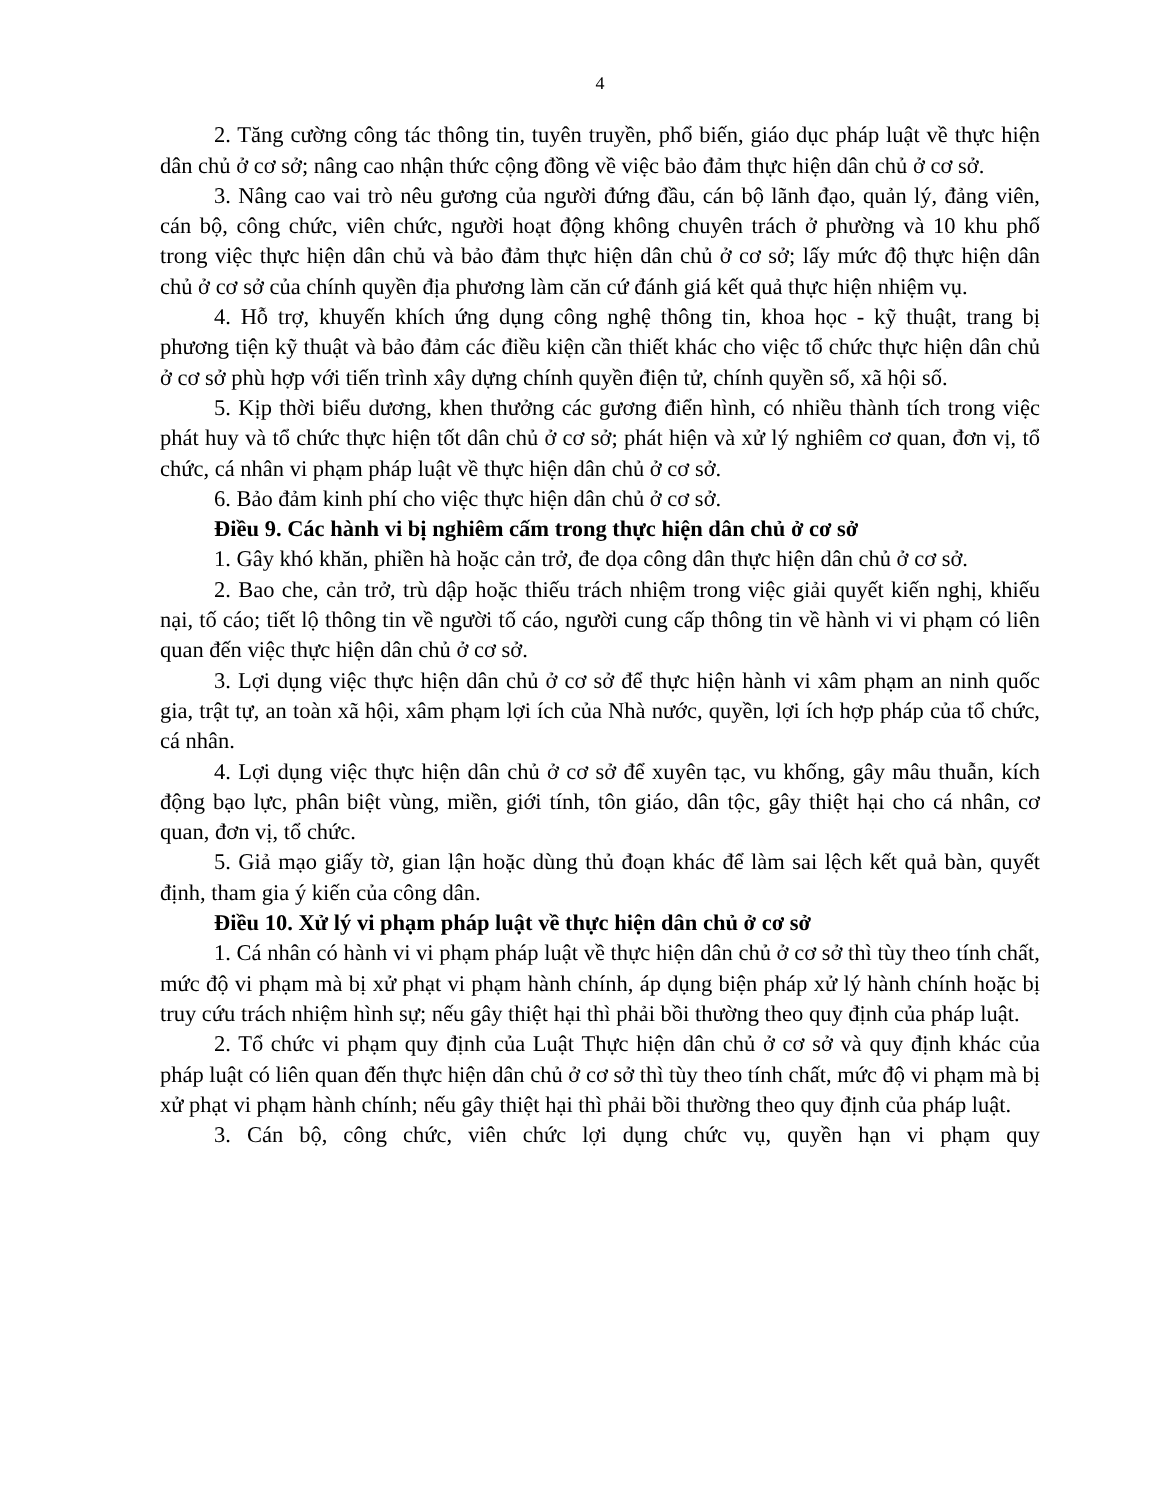4
2. Tăng cường công tác thông tin, tuyên truyền, phổ biến, giáo dục pháp luật về thực hiện dân chủ ở cơ sở; nâng cao nhận thức cộng đồng về việc bảo đảm thực hiện dân chủ ở cơ sở.
3. Nâng cao vai trò nêu gương của người đứng đầu, cán bộ lãnh đạo, quản lý, đảng viên, cán bộ, công chức, viên chức, người hoạt động không chuyên trách ở phường và 10 khu phố trong việc thực hiện dân chủ và bảo đảm thực hiện dân chủ ở cơ sở; lấy mức độ thực hiện dân chủ ở cơ sở của chính quyền địa phương làm căn cứ đánh giá kết quả thực hiện nhiệm vụ.
4. Hỗ trợ, khuyến khích ứng dụng công nghệ thông tin, khoa học - kỹ thuật, trang bị phương tiện kỹ thuật và bảo đảm các điều kiện cần thiết khác cho việc tổ chức thực hiện dân chủ ở cơ sở phù hợp với tiến trình xây dựng chính quyền điện tử, chính quyền số, xã hội số.
5. Kịp thời biểu dương, khen thưởng các gương điển hình, có nhiều thành tích trong việc phát huy và tổ chức thực hiện tốt dân chủ ở cơ sở; phát hiện và xử lý nghiêm cơ quan, đơn vị, tổ chức, cá nhân vi phạm pháp luật về thực hiện dân chủ ở cơ sở.
6. Bảo đảm kinh phí cho việc thực hiện dân chủ ở cơ sở.
Điều 9. Các hành vi bị nghiêm cấm trong thực hiện dân chủ ở cơ sở
1. Gây khó khăn, phiền hà hoặc cản trở, đe dọa công dân thực hiện dân chủ ở cơ sở.
2. Bao che, cản trở, trù dập hoặc thiếu trách nhiệm trong việc giải quyết kiến nghị, khiếu nại, tố cáo; tiết lộ thông tin về người tố cáo, người cung cấp thông tin về hành vi vi phạm có liên quan đến việc thực hiện dân chủ ở cơ sở.
3. Lợi dụng việc thực hiện dân chủ ở cơ sở để thực hiện hành vi xâm phạm an ninh quốc gia, trật tự, an toàn xã hội, xâm phạm lợi ích của Nhà nước, quyền, lợi ích hợp pháp của tổ chức, cá nhân.
4. Lợi dụng việc thực hiện dân chủ ở cơ sở để xuyên tạc, vu khống, gây mâu thuẫn, kích động bạo lực, phân biệt vùng, miền, giới tính, tôn giáo, dân tộc, gây thiệt hại cho cá nhân, cơ quan, đơn vị, tổ chức.
5. Giả mạo giấy tờ, gian lận hoặc dùng thủ đoạn khác để làm sai lệch kết quả bàn, quyết định, tham gia ý kiến của công dân.
Điều 10. Xử lý vi phạm pháp luật về thực hiện dân chủ ở cơ sở
1. Cá nhân có hành vi vi phạm pháp luật về thực hiện dân chủ ở cơ sở thì tùy theo tính chất, mức độ vi phạm mà bị xử phạt vi phạm hành chính, áp dụng biện pháp xử lý hành chính hoặc bị truy cứu trách nhiệm hình sự; nếu gây thiệt hại thì phải bồi thường theo quy định của pháp luật.
2. Tổ chức vi phạm quy định của Luật Thực hiện dân chủ ở cơ sở và quy định khác của pháp luật có liên quan đến thực hiện dân chủ ở cơ sở thì tùy theo tính chất, mức độ vi phạm mà bị xử phạt vi phạm hành chính; nếu gây thiệt hại thì phải bồi thường theo quy định của pháp luật.
3. Cán bộ, công chức, viên chức lợi dụng chức vụ, quyền hạn vi phạm quy